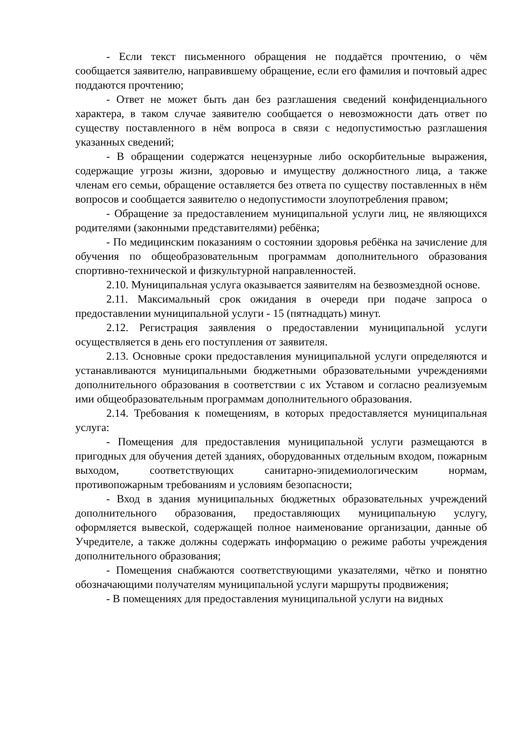- Если текст письменного обращения не поддаётся прочтению, о чём сообщается заявителю, направившему обращение, если его фамилия и почтовый адрес поддаются прочтению;
- Ответ не может быть дан без разглашения сведений конфиденциального характера, в таком случае заявителю сообщается о невозможности дать ответ по существу поставленного в нём вопроса в связи с недопустимостью разглашения указанных сведений;
- В обращении содержатся нецензурные либо оскорбительные выражения, содержащие угрозы жизни, здоровью и имуществу должностного лица, а также членам его семьи, обращение оставляется без ответа по существу поставленных в нём вопросов и сообщается заявителю о недопустимости злоупотребления правом;
- Обращение за предоставлением муниципальной услуги лиц, не являющихся родителями (законными представителями) ребёнка;
- По медицинским показаниям о состоянии здоровья ребёнка на зачисление для обучения по общеобразовательным программам дополнительного образования спортивно-технической и физкультурной направленностей.
2.10. Муниципальная услуга оказывается заявителям на безвозмездной основе.
2.11. Максимальный срок ожидания в очереди при подаче запроса о предоставлении муниципальной услуги - 15 (пятнадцать) минут.
2.12. Регистрация заявления о предоставлении муниципальной услуги осуществляется в день его поступления от заявителя.
2.13. Основные сроки предоставления муниципальной услуги определяются и устанавливаются муниципальными бюджетными образовательными учреждениями дополнительного образования в соответствии с их Уставом и согласно реализуемым ими общеобразовательным программам дополнительного образования.
2.14. Требования к помещениям, в которых предоставляется муниципальная услуга:
- Помещения для предоставления муниципальной услуги размещаются в пригодных для обучения детей зданиях, оборудованных отдельным входом, пожарным выходом, соответствующих санитарно-эпидемиологическим нормам, противопожарным требованиям и условиям безопасности;
- Вход в здания муниципальных бюджетных образовательных учреждений дополнительного образования, предоставляющих муниципальную услугу, оформляется вывеской, содержащей полное наименование организации, данные об Учредителе, а также должны содержать информацию о режиме работы учреждения дополнительного образования;
- Помещения снабжаются соответствующими указателями, чётко и понятно обозначающими получателям муниципальной услуги маршруты продвижения;
- В помещениях для предоставления муниципальной услуги на видных